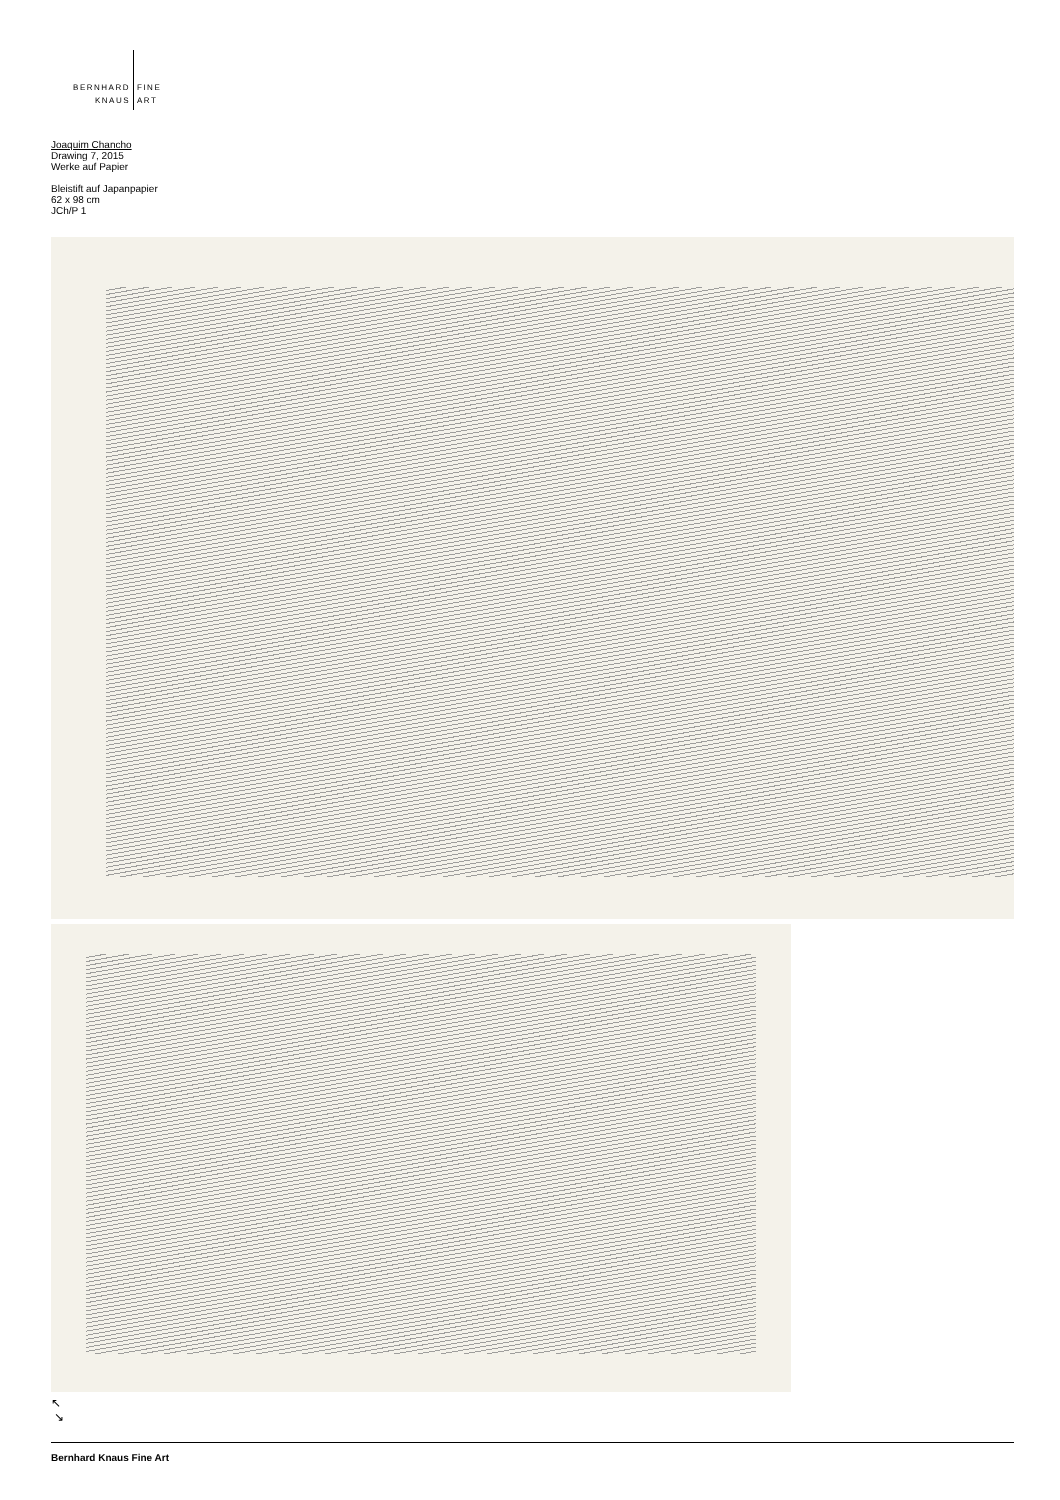BERNHARD FINE
KNAUS ART
Joaquim Chancho
Drawing 7, 2015
Werke auf Papier
Bleistift auf Japanpapier
62 x 98 cm
JCh/P 1
↖
↘
Bernhard Knaus Fine Art